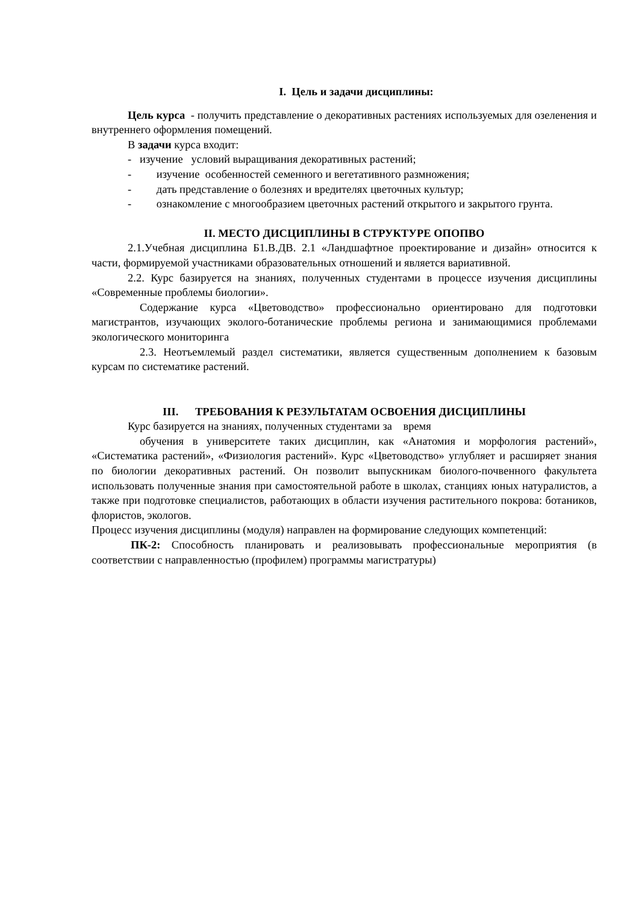I. Цель и задачи дисциплины:
Цель курса - получить представление о декоративных растениях используемых для озеленения и внутреннего оформления помещений.
В задачи курса входит:
- изучение условий выращивания декоративных растений;
- изучение особенностей семенного и вегетативного размножения;
- дать представление о болезнях и вредителях цветочных культур;
- ознакомление с многообразием цветочных растений открытого и закрытого грунта.
II. МЕСТО ДИСЦИПЛИНЫ В СТРУКТУРЕ ОПОПВО
2.1.Учебная дисциплина Б1.В.ДВ. 2.1 «Ландшафтное проектирование и дизайн» относится к части, формируемой участниками образовательных отношений и является вариативной.
2.2. Курс базируется на знаниях, полученных студентами в процессе изучения дисциплины «Современные проблемы биологии».
Содержание курса «Цветоводство» профессионально ориентировано для подготовки магистрантов, изучающих эколого-ботанические проблемы региона и занимающимися проблемами экологического мониторинга
2.3. Неотъемлемый раздел систематики, является существенным дополнением к базовым курсам по систематике растений.
III. ТРЕБОВАНИЯ К РЕЗУЛЬТАТАМ ОСВОЕНИЯ ДИСЦИПЛИНЫ
Курс базируется на знаниях, полученных студентами за время
обучения в университете таких дисциплин, как «Анатомия и морфология растений», «Систематика растений», «Физиология растений». Курс «Цветоводство» углубляет и расширяет знания по биологии декоративных растений. Он позволит выпускникам биолого-почвенного факультета использовать полученные знания при самостоятельной работе в школах, станциях юных натуралистов, а также при подготовке специалистов, работающих в области изучения растительного покрова: ботаников, флористов, экологов.
Процесс изучения дисциплины (модуля) направлен на формирование следующих компетенций:
ПК-2: Способность планировать и реализовывать профессиональные мероприятия (в соответствии с направленностью (профилем) программы магистратуры)